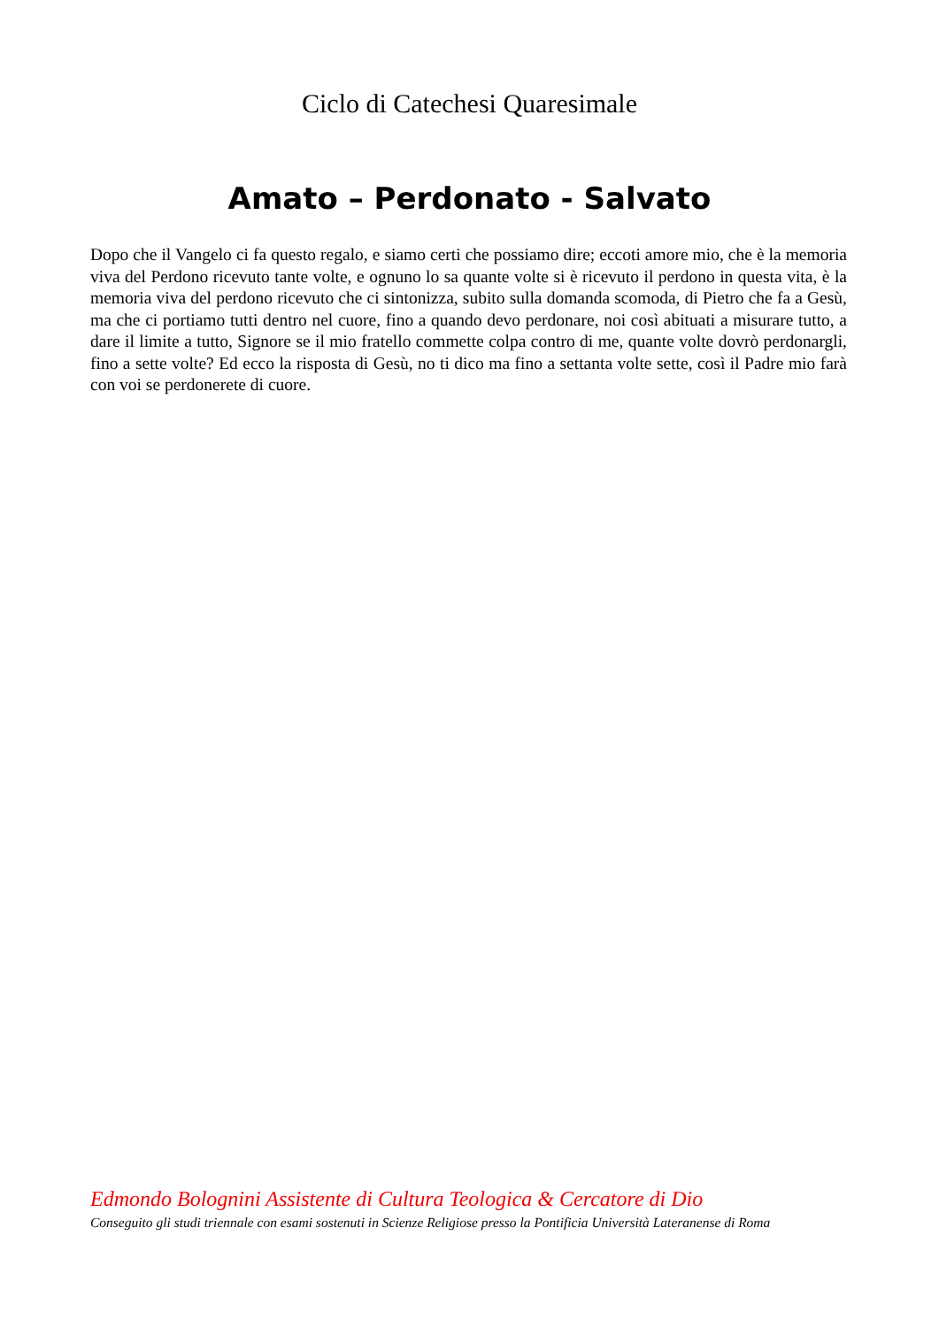Ciclo di Catechesi Quaresimale
Amato – Perdonato - Salvato
Dopo che il Vangelo ci fa questo regalo, e siamo certi che possiamo dire; eccoti amore mio, che è la memoria viva del Perdono ricevuto tante volte, e ognuno lo sa quante volte si è ricevuto il perdono in questa vita, è la memoria viva del perdono ricevuto che ci sintonizza, subito sulla domanda scomoda, di Pietro che fa a Gesù, ma che ci portiamo tutti dentro nel cuore, fino a quando devo perdonare, noi così abituati a misurare tutto, a dare il limite a tutto, Signore se il mio fratello commette colpa contro di me, quante volte dovrò perdonargli, fino a sette volte? Ed ecco la risposta di Gesù, no ti dico ma fino a settanta volte sette, così il Padre mio farà con voi se perdonerete di cuore.
Edmondo Bolognini Assistente di Cultura Teologica & Cercatore di Dio
Conseguito gli studi triennale con esami sostenuti in Scienze Religiose presso la Pontificia Università Lateranense di Roma